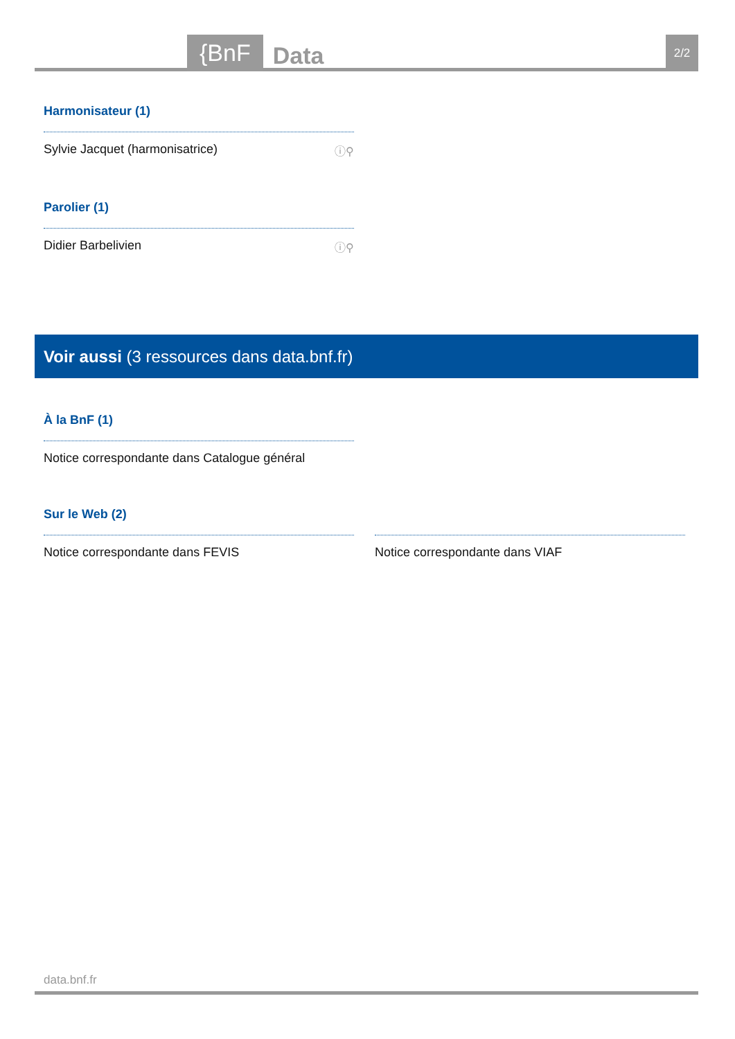{BnF
Data
2/2
Harmonisateur (1)
Sylvie Jacquet (harmonisatrice) ⓘ⚲
Parolier (1)
Didier Barbelivien ⓘ⚲
Voir aussi (3 ressources dans data.bnf.fr)
À la BnF (1)
Notice correspondante dans Catalogue général
Sur le Web (2)
Notice correspondante dans FEVIS Notice correspondante dans VIAF
data.bnf.fr